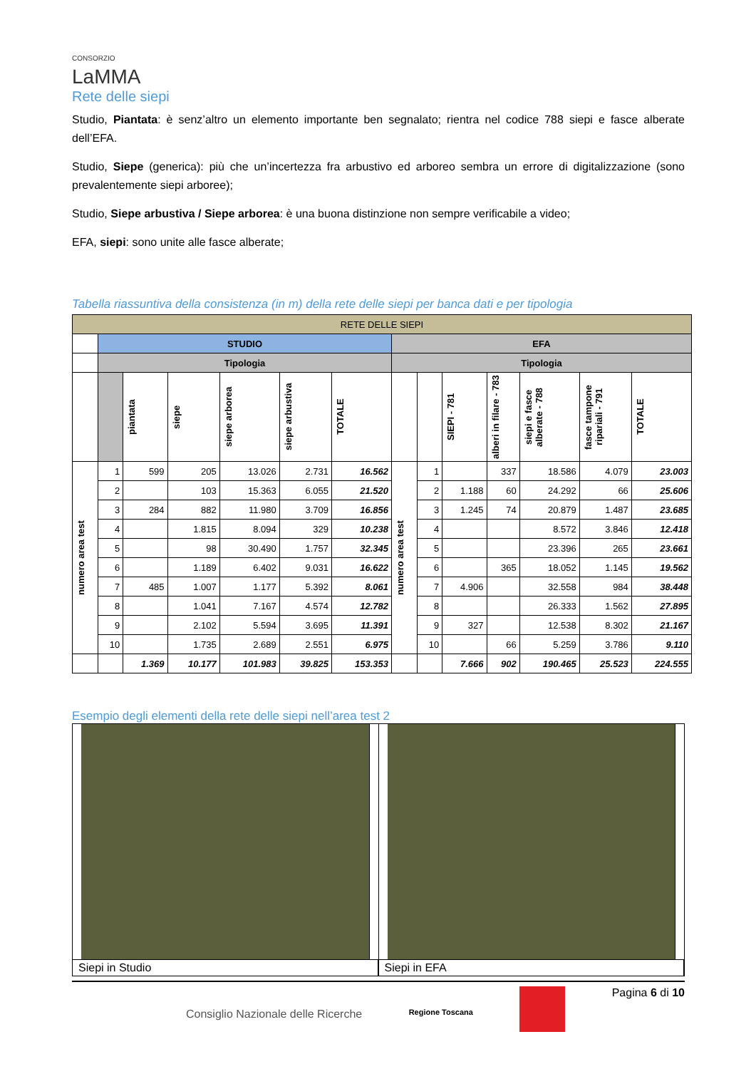CONSORZIO
LaMMA
Rete delle siepi
Studio, Piantata: è senz’altro un elemento importante ben segnalato; rientra nel codice 788 siepi e fasce alberate dell’EFA.
Studio, Siepe (generica): più che un’incertezza fra arbustivo ed arboreo sembra un errore di digitalizzazione (sono prevalentemente siepi arboree);
Studio, Siepe arbustiva / Siepe arborea: è una buona distinzione non sempre verificabile a video;
EFA, siepi: sono unite alle fasce alberate;
Tabella riassuntiva della consistenza (in m) della rete delle siepi per banca dati e per tipologia
| RETE DELLE SIEPI | | | | | | | | | | | | | |
| --- | --- | --- | --- | --- | --- | --- | --- | --- | --- | --- | --- | --- | --- |
| | STUDIO | | | | | | EFA | | | | | | |
| | Tipologia | | | | | | Tipologia | | | | | | |
| | | piantata | siepe | siepe arborea | siepe arbustiva | TOTALE | | | SIEPI - 781 | alberi in filare - 783 | siepi e fasce alberate - 788 | fasce tampone ripariali - 791 | TOTALE |
| numero area test | 1 | 599 | 205 | 13.026 | 2.731 | 16.562 | numero area test | 1 | | 337 | 18.586 | 4.079 | 23.003 |
| | 2 | | 103 | 15.363 | 6.055 | 21.520 | | 2 | 1.188 | 60 | 24.292 | 66 | 25.606 |
| | 3 | 284 | 882 | 11.980 | 3.709 | 16.856 | | 3 | 1.245 | 74 | 20.879 | 1.487 | 23.685 |
| | 4 | | 1.815 | 8.094 | 329 | 10.238 | | 4 | | | 8.572 | 3.846 | 12.418 |
| | 5 | | 98 | 30.490 | 1.757 | 32.345 | | 5 | | | 23.396 | 265 | 23.661 |
| | 6 | | 1.189 | 6.402 | 9.031 | 16.622 | | 6 | | 365 | 18.052 | 1.145 | 19.562 |
| | 7 | 485 | 1.007 | 1.177 | 5.392 | 8.061 | | 7 | 4.906 | | 32.558 | 984 | 38.448 |
| | 8 | | 1.041 | 7.167 | 4.574 | 12.782 | | 8 | | | 26.333 | 1.562 | 27.895 |
| | 9 | | 2.102 | 5.594 | 3.695 | 11.391 | | 9 | 327 | | 12.538 | 8.302 | 21.167 |
| | 10 | | 1.735 | 2.689 | 2.551 | 6.975 | | 10 | | 66 | 5.259 | 3.786 | 9.110 |
| | | 1.369 | 10.177 | 101.983 | 39.825 | 153.353 | | | 7.666 | 902 | 190.465 | 25.523 | 224.555 |
Esempio degli elementi della rete delle siepi nell’area test 2
Siepi in Studio Siepi in EFA
Consiglio Nazionale delle Ricerche Regione Toscana Pagina 6 di 10